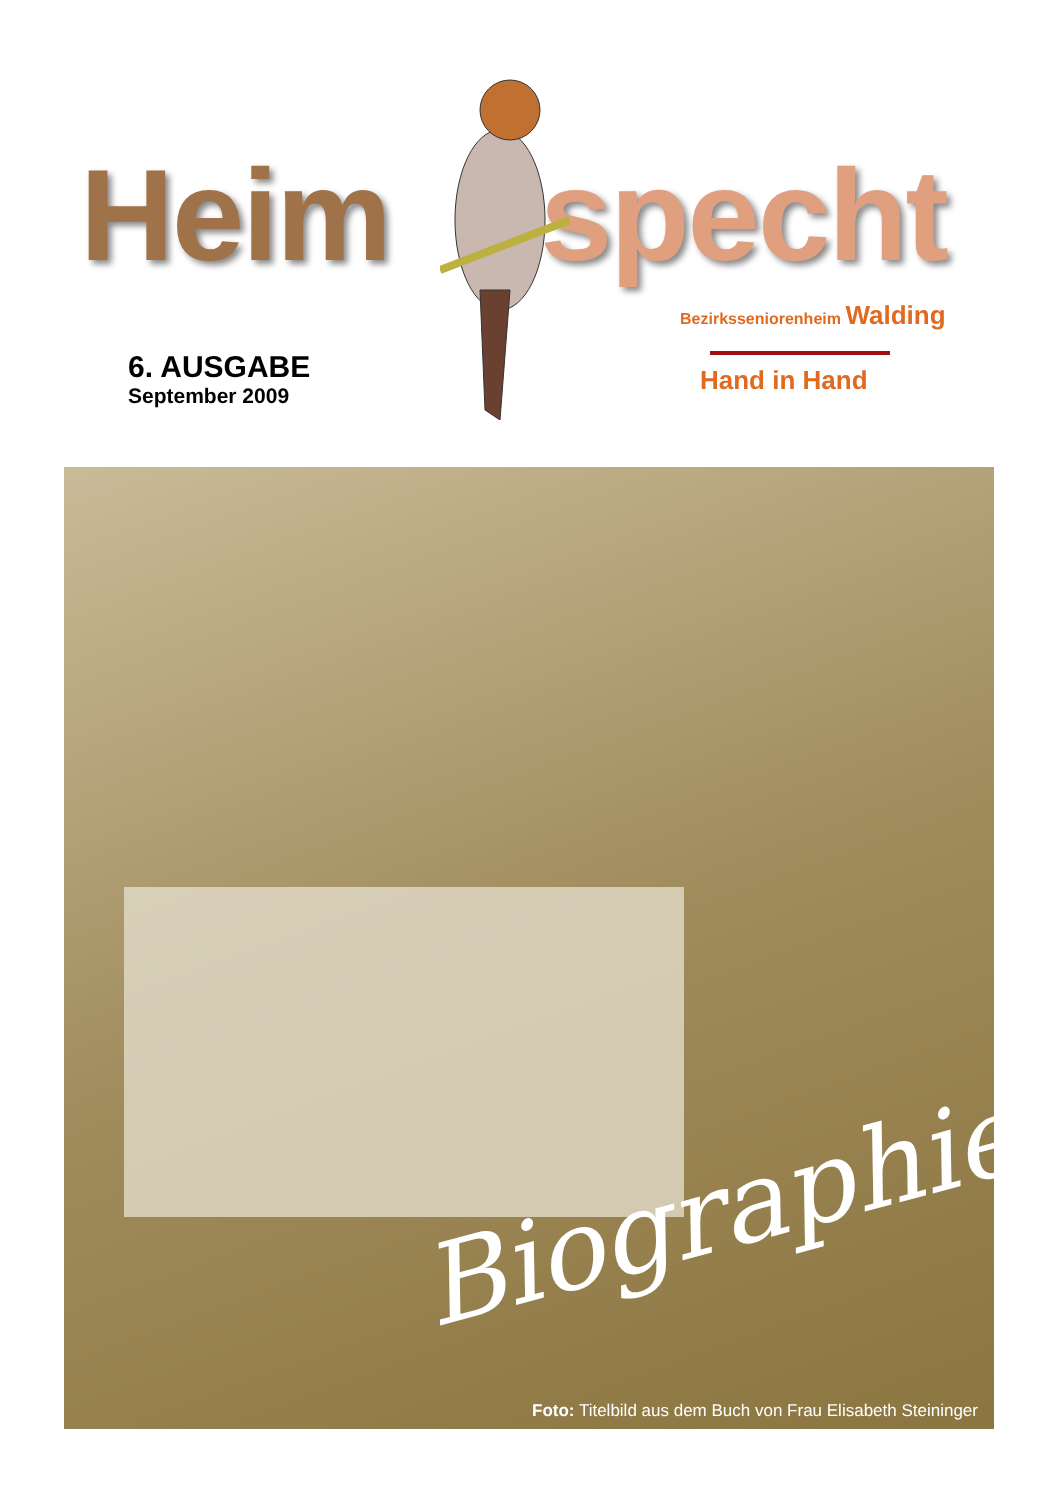Heim specht
6. AUSGABE
September 2009
Bezirksseniorenheim Walding
Hand in Hand
Biographie
Foto: Titelbild aus dem Buch von Frau Elisabeth Steininger